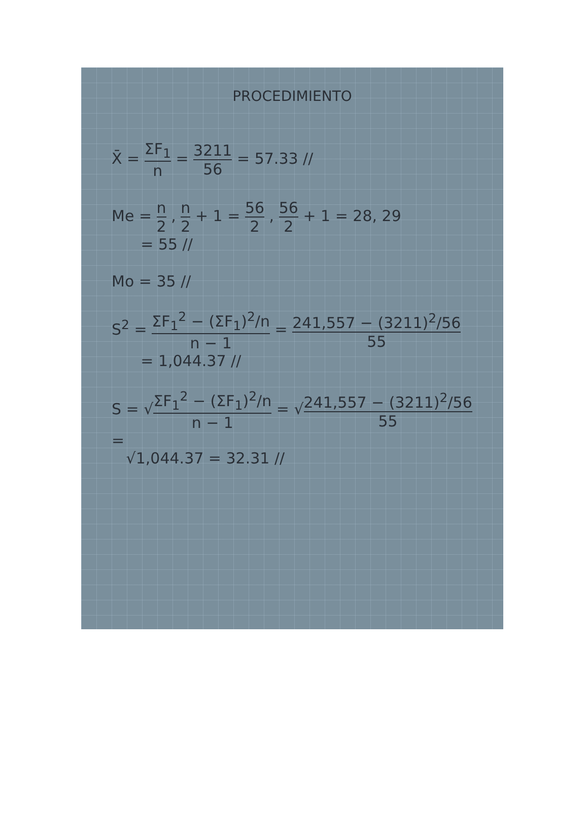PROCEDIMIENTO
X̄ = ΣF<sub>1</sub> n = 3211 56 = 57.33 //
Me = n 2 , n 2 + 1 = 56 2 , 56 2 + 1 = 28, 29
= 55 //
Mo = 35 //
S<sup>2</sup> = ΣF<sub>1</sub><sup>2</sup> − (ΣF<sub>1</sub>)<sup>2</sup>/n n − 1 = 241,557 − (3211)<sup>2</sup>/56 55
= 1,044.37 //
S = √ΣF<sub>1</sub><sup>2</sup> − (ΣF<sub>1</sub>)<sup>2</sup>/n n − 1 = √241,557 − (3211)<sup>2</sup>/56 55 =
√1,044.37 = 32.31 //